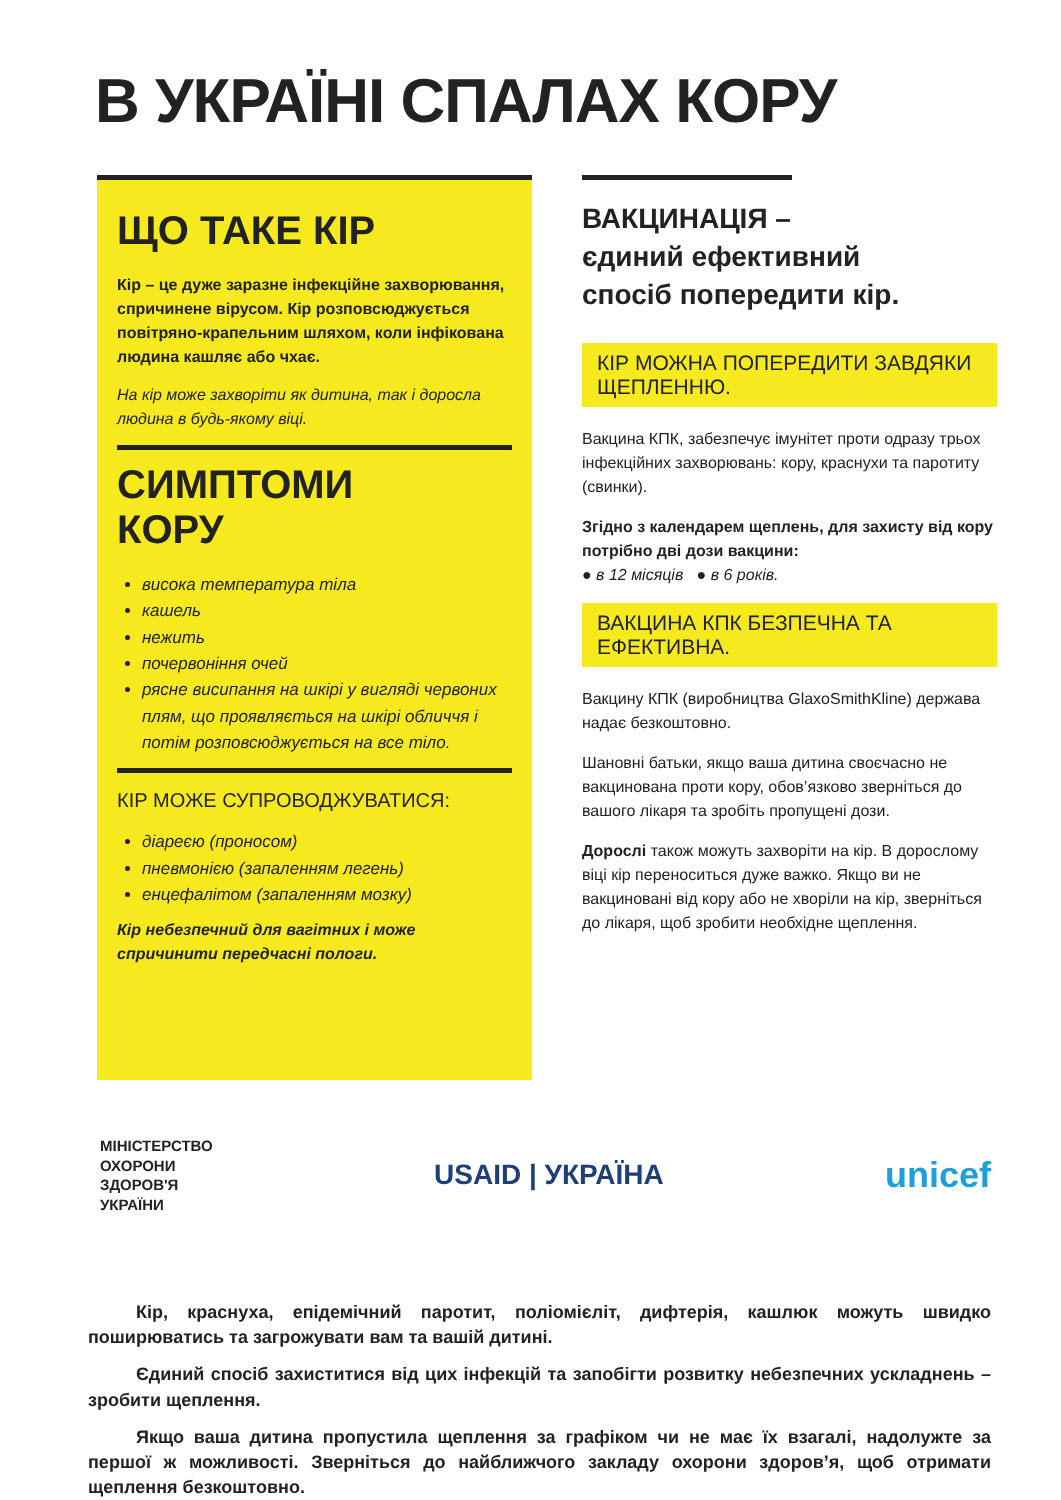В УКРАЇНІ СПАЛАХ КОРУ
ЩО ТАКЕ КІР
Кір – це дуже заразне інфекційне захворювання, спричинене вірусом. Кір розповсюджується повітряно-крапельним шляхом, коли інфікована людина кашляє або чхає.
На кір може захворіти як дитина, так і доросла людина в будь-якому віці.
СИМПТОМИ
КОРУ
висока температура тіла
кашель
нежить
почервоніння очей
рясне висипання на шкірі у вигляді червоних плям, що проявляється на шкірі обличчя і потім розповсюджується на все тіло.
КІР МОЖЕ СУПРОВОДЖУВАТИСЯ:
діареєю (проносом)
пневмонією (запаленням легень)
енцефалітом (запаленням мозку)
Кір небезпечний для вагітних і може спричинити передчасні пологи.
ВАКЦИНАЦІЯ –
єдиний ефективний
спосіб попередити кір.
КІР МОЖНА ПОПЕРЕДИТИ ЗАВДЯКИ ЩЕПЛЕННЮ.
Вакцина КПК, забезпечує імунітет проти одразу трьох інфекційних захворювань: кору, краснухи та паротиту (свинки).
Згідно з календарем щеплень, для захисту від кору потрібно дві дози вакцини:
● в 12 місяців ● в 6 років.
ВАКЦИНА КПК БЕЗПЕЧНА ТА ЕФЕКТИВНА.
Вакцину КПК (виробництва GlaxoSmithKline) держава надає безкоштовно.
Шановні батьки, якщо ваша дитина своєчасно не вакцинована проти кору, обов’язково зверніться до вашого лікаря та зробіть пропущені дози.
Дорослі також можуть захворіти на кір. В дорослому віці кір переноситься дуже важко. Якщо ви не вакциновані від кору або не хворіли на кір, зверніться до лікаря, щоб зробити необхідне щеплення.
МІНІСТЕРСТВО
ОХОРОНИ
ЗДОРОВ'Я
УКРАЇНИ
USAID | УКРАЇНА
unicef
Кір, краснуха, епідемічний паротит, поліомієліт, дифтерія, кашлюк можуть швидко поширюватись та загрожувати вам та вашій дитині.
Єдиний спосіб захиститися від цих інфекцій та запобігти розвитку небезпечних ускладнень – зробити щеплення.
Якщо ваша дитина пропустила щеплення за графіком чи не має їх взагалі, надолужте за першої ж можливості. Зверніться до найближчого закладу охорони здоров’я, щоб отримати щеплення безкоштовно.